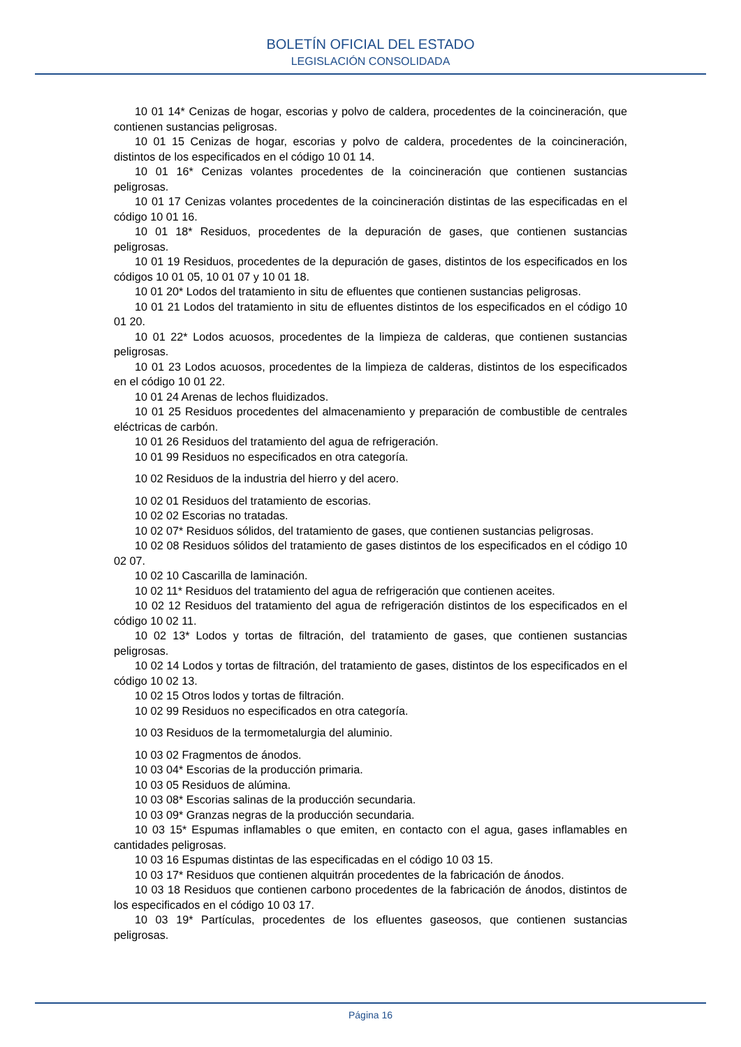BOLETÍN OFICIAL DEL ESTADO
LEGISLACIÓN CONSOLIDADA
10 01 14* Cenizas de hogar, escorias y polvo de caldera, procedentes de la coincineración, que contienen sustancias peligrosas.
10 01 15 Cenizas de hogar, escorias y polvo de caldera, procedentes de la coincineración, distintos de los especificados en el código 10 01 14.
10 01 16* Cenizas volantes procedentes de la coincineración que contienen sustancias peligrosas.
10 01 17 Cenizas volantes procedentes de la coincineración distintas de las especificadas en el código 10 01 16.
10 01 18* Residuos, procedentes de la depuración de gases, que contienen sustancias peligrosas.
10 01 19 Residuos, procedentes de la depuración de gases, distintos de los especificados en los códigos 10 01 05, 10 01 07 y 10 01 18.
10 01 20* Lodos del tratamiento in situ de efluentes que contienen sustancias peligrosas.
10 01 21 Lodos del tratamiento in situ de efluentes distintos de los especificados en el código 10 01 20.
10 01 22* Lodos acuosos, procedentes de la limpieza de calderas, que contienen sustancias peligrosas.
10 01 23 Lodos acuosos, procedentes de la limpieza de calderas, distintos de los especificados en el código 10 01 22.
10 01 24 Arenas de lechos fluidizados.
10 01 25 Residuos procedentes del almacenamiento y preparación de combustible de centrales eléctricas de carbón.
10 01 26 Residuos del tratamiento del agua de refrigeración.
10 01 99 Residuos no especificados en otra categoría.
10 02 Residuos de la industria del hierro y del acero.
10 02 01 Residuos del tratamiento de escorias.
10 02 02 Escorias no tratadas.
10 02 07* Residuos sólidos, del tratamiento de gases, que contienen sustancias peligrosas.
10 02 08 Residuos sólidos del tratamiento de gases distintos de los especificados en el código 10 02 07.
10 02 10 Cascarilla de laminación.
10 02 11* Residuos del tratamiento del agua de refrigeración que contienen aceites.
10 02 12 Residuos del tratamiento del agua de refrigeración distintos de los especificados en el código 10 02 11.
10 02 13* Lodos y tortas de filtración, del tratamiento de gases, que contienen sustancias peligrosas.
10 02 14 Lodos y tortas de filtración, del tratamiento de gases, distintos de los especificados en el código 10 02 13.
10 02 15 Otros lodos y tortas de filtración.
10 02 99 Residuos no especificados en otra categoría.
10 03 Residuos de la termometalurgia del aluminio.
10 03 02 Fragmentos de ánodos.
10 03 04* Escorias de la producción primaria.
10 03 05 Residuos de alúmina.
10 03 08* Escorias salinas de la producción secundaria.
10 03 09* Granzas negras de la producción secundaria.
10 03 15* Espumas inflamables o que emiten, en contacto con el agua, gases inflamables en cantidades peligrosas.
10 03 16 Espumas distintas de las especificadas en el código 10 03 15.
10 03 17* Residuos que contienen alquitrán procedentes de la fabricación de ánodos.
10 03 18 Residuos que contienen carbono procedentes de la fabricación de ánodos, distintos de los especificados en el código 10 03 17.
10 03 19* Partículas, procedentes de los efluentes gaseosos, que contienen sustancias peligrosas.
Página 16